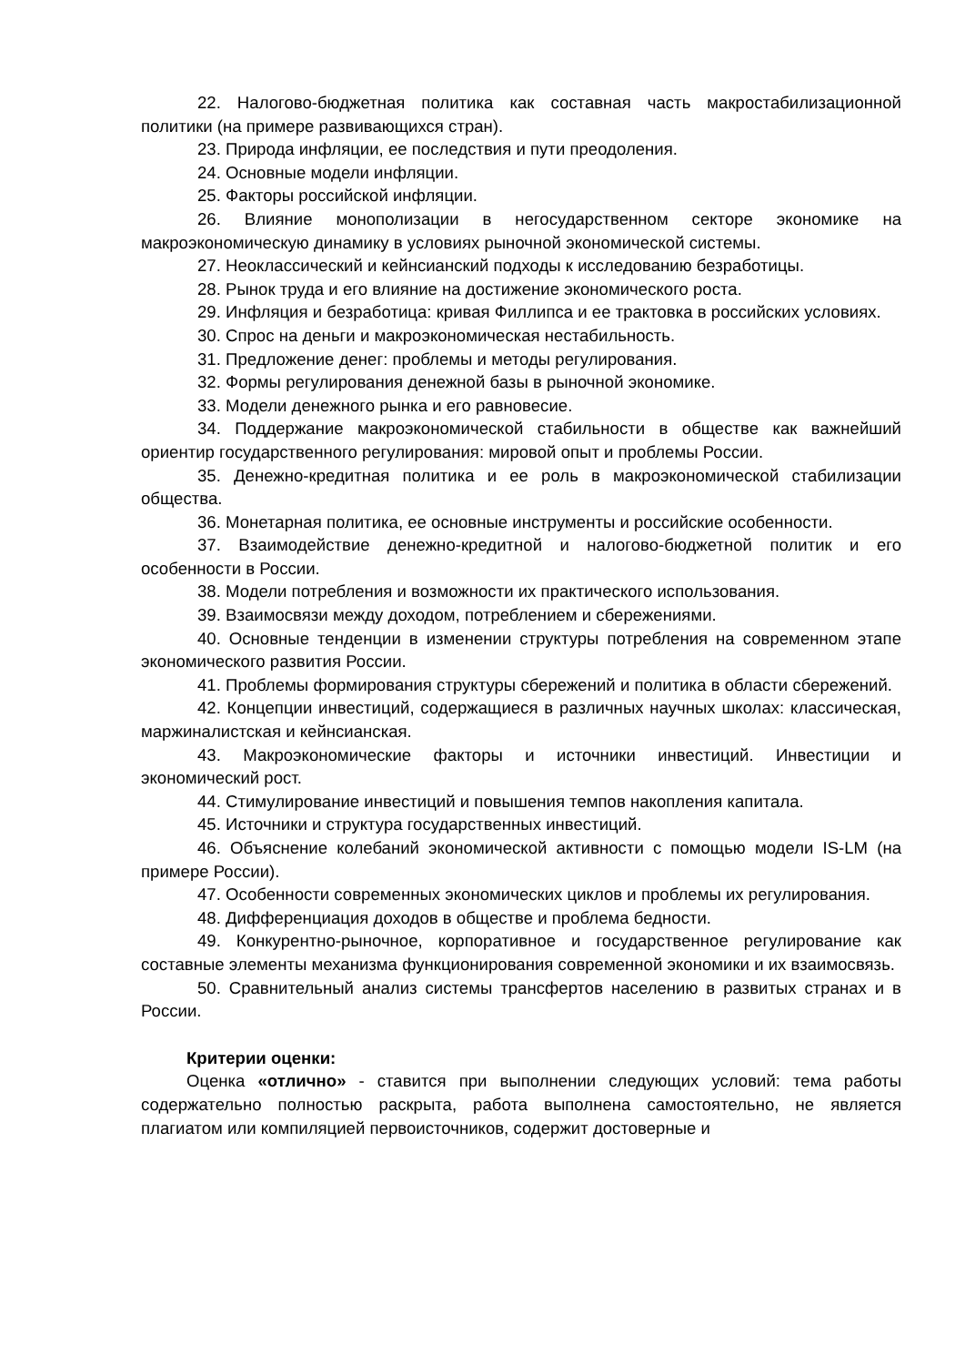22. Налогово-бюджетная политика как составная часть макростабилизационной политики (на примере развивающихся стран).
23. Природа инфляции, ее последствия и пути преодоления.
24. Основные модели инфляции.
25. Факторы российской инфляции.
26. Влияние монополизации в негосударственном секторе экономике на макроэкономическую динамику в условиях рыночной экономической системы.
27. Неоклассический и кейнсианский подходы к исследованию безработицы.
28. Рынок труда и его влияние на достижение экономического роста.
29. Инфляция и безработица: кривая Филлипса и ее трактовка в российских условиях.
30. Спрос на деньги и макроэкономическая нестабильность.
31. Предложение денег: проблемы и методы регулирования.
32. Формы регулирования денежной базы в рыночной экономике.
33. Модели денежного рынка и его равновесие.
34. Поддержание макроэкономической стабильности в обществе как важнейший ориентир государственного регулирования: мировой опыт и проблемы России.
35. Денежно-кредитная политика и ее роль в макроэкономической стабилизации общества.
36. Монетарная политика, ее основные инструменты и российские особенности.
37. Взаимодействие денежно-кредитной и налогово-бюджетной политик и его особенности в России.
38. Модели потребления и возможности их практического использования.
39. Взаимосвязи между доходом, потреблением и сбережениями.
40. Основные тенденции в изменении структуры потребления на современном этапе экономического развития России.
41. Проблемы формирования структуры сбережений и политика в области сбережений.
42. Концепции инвестиций, содержащиеся в различных научных школах: классическая, маржиналистская и кейнсианская.
43. Макроэкономические факторы и источники инвестиций. Инвестиции и экономический рост.
44. Стимулирование инвестиций и повышения темпов накопления капитала.
45. Источники и структура государственных инвестиций.
46. Объяснение колебаний экономической активности с помощью модели IS-LM (на примере России).
47. Особенности современных экономических циклов и проблемы их регулирования.
48. Дифференциация доходов в обществе и проблема бедности.
49. Конкурентно-рыночное, корпоративное и государственное регулирование как составные элементы механизма функционирования современной экономики и их взаимосвязь.
50. Сравнительный анализ системы трансфертов населению в развитых странах и в России.
Критерии оценки:
Оценка «отлично» - ставится при выполнении следующих условий: тема работы содержательно полностью раскрыта, работа выполнена самостоятельно, не является плагиатом или компиляцией первоисточников, содержит достоверные и